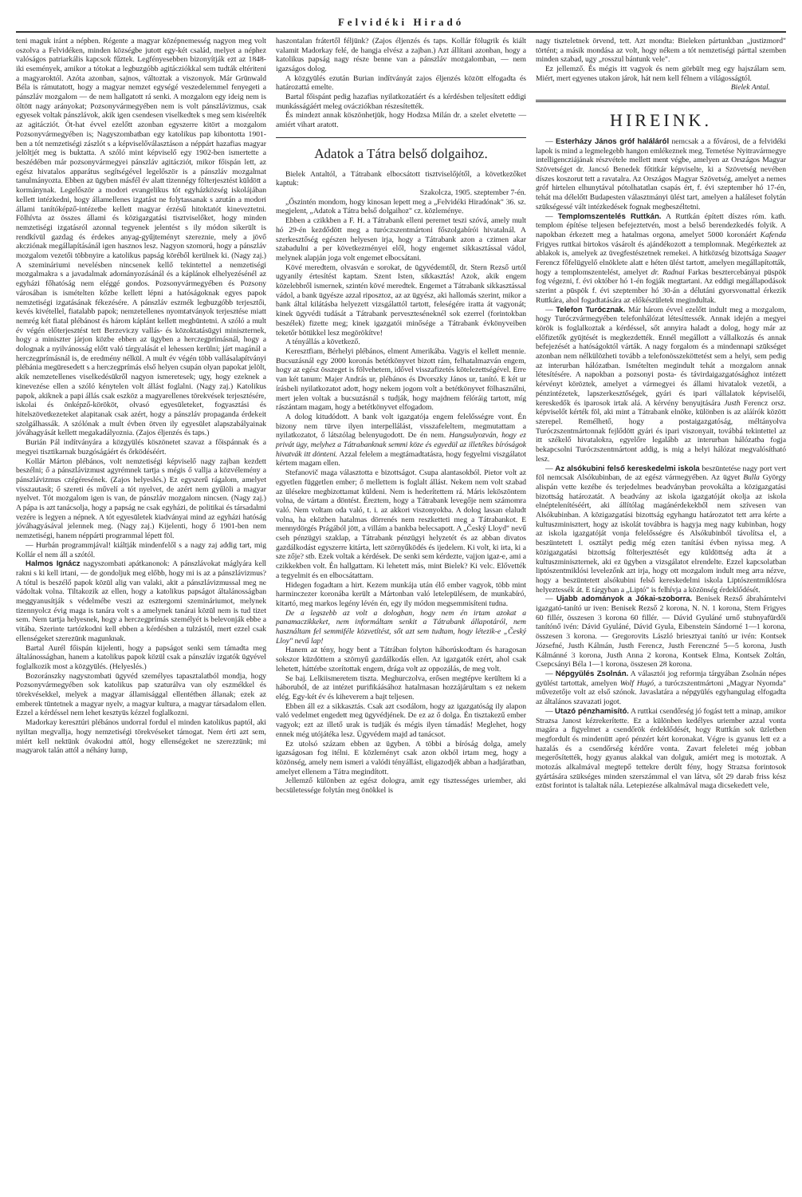Felvidéki Hiradó
teni maguk iránt a népben. Régente a magyar középnemesség nagyon meg volt oszolva a Felvidéken, minden községbe jutott egy-két család, melyet a néphez valóságos patriarkális kapcsok fűztek. Legfényesebben bizonyítják ezt az 1848-iki események, amikor a tótokat a legbuzgóbb agitácziókkal sem tudták eltériteni a magyaroktól. Azóta azonban, sajnos, változtak a viszonyok. Már Grünwald Béla is rámutatott, hogy a magyar nemzet egységé veszedelemmel fenyegeti a pánszláv mozgalom — de nem hallgatott rá senki. A mozgalom egy ideig nem is öltött nagy arányokat; Pozsonyvármegyében nem is volt pánszlávizmus, csak egyesek voltak pánszlávok, akik igen csendesen viselkedtek s meg sem kisérelték az agitácziót. Öt-hat évvel ezelőtt azonban egyszerre kitört a mozgalom Pozsonyvármegyében is; Nagyszombatban egy katolikus pap kibontotta 1901-ben a tót nemzetiségi zászlót s a képviselőválasztáson a néppárt hazafias magyar jelöltjét meg is buktatta. A szóló mint képviselő egy 1902-ben ismertette a beszédében már pozsonyvármegyei pánszláv agitácziót, mikor főispán lett, az egész hivatalos apparátus segítségével legelőször is a pánszláv mozgalmat tanulmányozta. Ebben az ügyben másfél év alatt tizennégy fölterjesztést küldött a kormánynak. Legelőször a modori evangelikus tót egyházközség iskolájában kellett intézkedni, hogy államellenes izgatást ne folytassanak s azután a modori állami tanítóképző-intézetbe kellett magyar érzésű hitoktatót kineveztetni. Fölhívta az összes állami és közigazgatási tisztviselőket, hogy minden nemzetiségi izgatásról azonnal tegyenek jelentést s ily módon sikerült is rendkívül gazdag és érdekes anyag-gyűjteményt szereznie, mely a jövő akcziónak megállapításánál igen hasznos lesz. Nagyon szomorú, hogy a pánszláv mozgalom vezetői többnyire a katolikus papság köréből kerülnek ki. (Nagy zaj.) A szemináriumi nevelésben nincsenek kellő tekintettel a nemzetiségi mozgalmakra s a javadalmak adományozásánál és a káplánok elhelyezésénél az egyházi főhatóság nem eléggé gondos. Pozsonyvármegyében és Pozsony városában is ismételten kőzbe kellett lépni a hatóságoknak egyes papok nemzetiségi izgatásának fékezésére. A pánszláv eszmék legbuzgóbb terjesztői, kevés kivétellel, fiatalabb papok; nemzetellenes nyomtatványok terjesztése miatt nemrég két fiatal plébánost és három káplánt kellett megbüntetni. A szóló a mult év végén előterjesztést tett Berzeviczy vallás- és közoktatásügyi miniszternek, hogy a miniszter járjon közbe ebben az ügyben a herczegprímásnál, hogy a dolognak a nyilvánosság előtt való tárgyalását el lehessen kerülni; járt magánál a herczegprímásnál is, de eredmény nélkül. A mult év végén több vallásalapítványi plébánia megüresedett s a herczegprímás első helyen csupán olyan papokat jelölt, akik nemzetellenes viselkedésükről nagyon ismeretesek; ugy, hogy ezeknek a kinevezése ellen a szóló kénytelen volt állást foglalni. (Nagy zaj.) Katolikus papok, akiknek a papi állás csak eszköz a magyarellenes törekvések terjesztésére, iskolai és önképző-körököt, olvasó egyesületeket, fogyasztási és hitelszövetkezeteket alapitanak csak azért, hogy a pánszláv propaganda érdekeit szolgálhassák. A szólónak a mult évben ötven ily egyesület alapszabályainak jóváhagyását kellett megakadályoznia. (Zajos éljenzés és taps.)
Burián Pál indítványára a közgyülés köszönetet szavaz a főispánnak és a megyei tisztikarnak buzgóságáért és őrködéséért.
Kollár Márton plébános, volt nemzetiségi képviselő nagy zajban kezdett beszélni; ő a pánszlávizmust agyrémnek tartja s mégis ő vallja a közvélemény a pánszlávizmus czégéresének. (Zajos helyeslés.) Ez egyszerű rágalom, amelyet visszautasít; ő szereti és művelí a tót nyelvet, de azért nem gyűlöli a magyar nyelvet. Tót mozgalom igen is van, de pánszláv mozgalom nincsen. (Nagy zaj.) A pápa is azt tanácsolja, hogy a papság ne csak egyházi, de politikai és társadalmi vezére is legyen a népnek. A tót egyesületek kiadványai mind az egyházi hatóság jóváhagyásával jelennek meg. (Nagy zaj.) Kijelenti, hogy ő 1901-ben nem nemzetiségi, hanem néppárti programmal lépett föl.
— Hurbán programmjával! kiáltják mindenfelől s a nagy zaj addig tart, mig Kollár el nem áll a szótól.
Halmos Ignácz nagyszombati apátkanonok: A pánszlávokat máglyára kell rakni s ki kell irtani, — de gondoljuk meg előbb, hogy mi is az a pánszlávizmus? A tótul is beszélő papok közül alig van valaki, akit a pánszlávizmussal meg ne vádoltak volna. Tiltakozik az ellen, hogy a katolikus papságot általánosságban meggyanusítják s védelmébe veszi az esztergomi szemináriumot, melynek tizennyolcz évig maga is tanára volt s a amelynek tanárai közül nem is tud tizet sem. Nem tartja helyesnek, hogy a herczegprímás személyét is belevonják ebbe a vitába. Szerinte tartózkodni kell ebben a kérdésben a tulzástól, mert ezzel csak ellenségeket szerezünk magunknak.
Bartal Aurél főispán kijelenti, hogy a papságot senki sem támadta meg általánosságban, hanem a katolikus papok közül csak a pánszláv izgatók ügyével foglalkozik most a közgyülés. (Helyeslés.)
Bozoránszky nagyszombati ügyvéd személyes tapasztalatból mondja, hogy Pozsonyvármegyében sok katolikus pap szaturálva van oly eszmékkel és törekvésekkel, melyek a magyar államisággal ellentétben állanak; ezek az emberek tüntetnek a magyar nyelv, a magyar kultura, a magyar társadalom ellen. Ezzel a kérdéssel nem lehet kesztyüs kézzel foglalkozni.
Madorkay keresztúri plébános undorral fordul el minden katolikus paptól, aki nyiltan megvallja, hogy nemzetiségi törekvéseket támogat. Nem érti azt sem, miért kell nektünk óvakodni attól, hogy ellenségeket ne szerezzünk; mi magyarok talán attól a néhány lump,
haszontalan frátertől féljünk? (Zajos éljenzés és taps. Kollár fölugrik és kiált valamit Madorkay felé, de hangja elvész a zajban.) Azt állítani azonban, hogy a katolikus papság nagy része benne van a pánszláv mozgalomban, — nem igazságos dolog.
A közgyülés ezután Burian indítványát zajos éljenzés között elfogadta és határozattá emelte.
Bartal főispánt pedig hazafias nyilatkozatáért és a kérdésben teljesített eddigi munkásságáért meleg ovácziókban részesítették.
És mindezt annak köszönhetjük, hogy Hodzsa Milán dr. a szelet elvetette — amiért vihart aratott.
Adatok a Tátra belső dolgaihoz.
Bielek Antaltól, a Tátrabank elbocsátott tisztviselőjétől, a következőket kaptuk:
Szakolcza, 1905. szeptember 7-én.
„Őszintén mondom, hogy kinosan lepett meg a „Felvidéki Hiradónak" 36. sz. megjelent, „Adatok a Tátra belső dolgaihoz" cz. közleménye.
Ebben a czikkben a F. H. a Tátrabank elleni peremet teszi szóvá, amely mult hó 29-én kezdődött meg a turóczszentmártoni főszolgabírói hivatalnál. A szerkesztőség egészen helyesen irja, hogy a Tátrabank azon a czimen akar szabadulni a per következményei elől, hogy engemet sikkasztással vádol, melynek alapján joga volt engemet elbocsátani.
Kövé meredtem, olvasván e sorokat, de ügyvédemtől, dr. Stern Rezső urtól ugyanily értesítést kaptam. Szent Isten, sikkasztás! Azok, akik engem közelebbről ismernek, szintén kövé meredtek. Engemet a Tátrabank sikkasztással vádol, a bank ügyésze azzal riposztoz, az az ügyész, aki hallomás szerint, mikor a bank által kilátásba helyezett vizsgálattól tartott, feleségére iratta át vagyonát; kinek ügyvédi tudását a Tátrabank perveszteséneknél sok ezerrel (forintokban beszélek) fizette meg; kinek igazgatói minősége a Tátrabank évkönyveiben teketőr bötükkel lesz megörökítve!
A tényállás a következő.
Keresztfiam, Bérhelyi plébános, elment Amerikába. Vagyis el kellett mennie. Bucsuzásnál egy 2000 koronás betétkönyvet bizott rám, felhatalmazván engem, hogy az egész összeget is fölvehetem, idővel visszafizetés kötelezettségével. Erre van két tanum: Majer András ur, plébános és Dvorszky János ur, tanító. E két ur írásbeli nyilatkozatot adott, hogy nekem jogom volt a betétkönyvet fölhasználni, mert jelen voltak a bucsuzásnál s tudják, hogy majdnem félóráig tartott, míg rászántam magam, hogy a betétkönyvet elfogadom.
A dolog kitudódott. A bank volt igazgatója engem felelősségre vont. Én bizony nem türve ilyen interpellálást, visszafeleltem, megmutattam a nyilatkozatot, ő látszólag belenyugodott. De én nem. Hangsulyozván, hogy ez privát ügy, melyhez a Tátrabanknak semmi köze és egyedül az illetékes bíróságok hivatvák itt dönteni. Azzal felelem a megtámadtatásra, hogy fegyelmi viszgálatot kértem magam ellen.
Stefanovič maga választotta e bizottságot. Csupa alantasokból. Pietor volt az egyetlen független ember; ő mellettem is foglalt állást. Nekem nem volt szabad az ülésekre megbizottamat küldeni. Nem is hederítettem rá. Máris leköszöntem volna, de vártam a döntést. Éreztem, hogy a Tátrabank levegője nem számomra való. Nem voltam oda való, t. i. az akkori viszonyokba. A dolog lassan elaludt volna, ha eközben hatalmas dörrenés nem reszketteti meg a Tátrabankot. E mennydörgés Prágából jött, a villám a bankba belecsapott. A „Český Lloyd" nevű cseh pénzügyi szaklap, a Tátrabank pénzügyi helyzetét és az abban divatos gazdálkodást egyszerre kitárta, lett szörnyűködés és ijedelem. Ki volt, ki irta, ki a sze zője? stb. Ezek voltak a kérdések. De senki sem kérdezte, vajjon igaz-e, ami a czikkekben volt. Én hallgattam. Ki lehetett más, mint Bielek? Ki velc. Elővették a tegyelmit és en elbocsátattam.
Hidegen fogadtam a hirt. Kezem munkája után élő ember vagyok, több mint harminczezer koronába került a Mártonban való letelepülésem, de munkabíró, kitartó, meg markos legény lévén én, egy ily módon megsemmisíteni tudna.
De a legszebb az volt a dologban, hogy nem én irtam azokat a panamaczikkeket, nem informáltam senkit a Tátrabank állapotáról, nem használtam fel semmiféle közvetítést, sőt azt sem tudtam, hogy létezik-e „Český Lloy" nevű lap!
Hanem az tény, hogy bent a Tátrában folyton háborúskodtam és haragosan sokszor küzdöttem a szörnyű gazdálkodás ellen. Az igazgatók ezért, ahol csak lehetett, háttérbe szorítottak engem, drága volt az oppozálás, de meg volt.
Se baj. Lelkiismeretem tiszta. Meghurczolva, erősen megtépve kerültem ki a háboruból, de az intézet purifikáásához hatalmasan hozzájárultam s ez nekem elég. Egy-két év és kiheverem a bajt teljesen.
Ebben áll ez a sikkasztás. Csak azt csodálom, hogy az igazgatóság ily alapon való vedelmet engedett meg ügyvédjének. De ez az ő dolga. Én tisztakezű ember vagyok; ezt az illető urak is tudják és mégis ilyen támadás! Meglehet, hogy ennek még utójátéka lesz. Ügyvédem majd ad tanácsot.
Ez utolsó százam ebben az ügyben. A többi a bíróság dolga, amely igazságosan fog itélni. E közleményt csak azon okból irtam meg, hogy a közönség, amely nem ismeri a valódi tényállást, eligazodjék abban a hadjáratban, amelyet ellenem a Tátra megindított.
Jellemző különben az egész dologra, amit egy tisztességes uriember, aki becsületessége folytán meg önökkel is
nagy tiszteletnek örvend, tett. Azt mondta: Bieleken pártunkban „justizmord" történt; a másik mondása az volt, hogy nékem a tót nemzetiségi párttal szemben minden szabad, ugy „rosszul bántunk vele".
Ez jellemző. És mégis itt vagyok és nem görbült meg egy hajszálam sem. Miért, mert egyenes utakon járok, hát nem kell félnem a világosságtól.
Bielek Antal.
HIREINK.
— Esterházy János gróf haláláról nemcsak a a fővárosi, de a felvidéki lapok is mind a legmelegebb hangon emlékeznek meg. Temetése Nyitravármegye intelligencziájának részvétele mellett ment végbe, amelyen az Országos Magyar Szövetséget dr. Jancsó Benedek főtitkár képviselte, ki a Szövetség nevében díszes koszorut tett a ravatalra. Az Országos Magyar Szövetség, amelyet a nemes gróf hirtelen elhunytával pótolhatatlan csapás ért, f. évi szeptember hó 17-én, tehát ma délelőtt Budapesten választmányi ülést tart, amelyen a haláleset folytán szükségessé vált intézkedések fognak megbeszéltetni.
— Templomszentelés Ruttkán. A Ruttkán épített díszes róm. kath. templom építése teljesen befejeztetvén, most a belső berendezkedés folyik. A napokban érkezett meg a hatalmas orgona, amelyet 5000 koronáért Kafenda Frigyes ruttkai birtokos vásárolt és ajándékozott a templomnak. Megérkeztek az ablakok is, amelyek az üvegfestészetnek remekei. A hitközség bizottsága Saager Ferencz főfelügyelő elnöklete alatt e héten ülést tartott, amelyen megállapították, hogy a templomszentelést, amelyet dr. Radnai Farkas besztercebányai püspök fog végezni, f. évi október hó 1-én fogják megtartani. Az eddigi megállapodások szerint a püspök f. évi szeptember hó 30-án a délutáni gyorsvonattal érkezik Ruttkára, ahol fogadtatására az előkészületek megindultak.
— Telefon Turócznak. Már három évvel ezelőtt indult meg a mozgalom, hogy Turóczvármegyében telefonhálózat létesíttessék. Annak idején a megyei körök is foglalkoztak a kérdéssel, sőt annyira haladt a dolog, hogy már az előfizetők gyüjtését is megkezdették. Ennél megállott a vállalkozás és annak befejezését a hatóságoktól várták. A nagy forgalom és a mindennapi szükséget azonban nem nélkülözheti tovább a telefonösszeköttetést sem a helyi, sem pedig az interurban hálózatban. Ismételten megindult tehát a mozgalom annak létesítésére. A napokban a pozsonyi posta- és távirdaigazgatósághoz intézett kérvényt köröztek, amelyet a vármegyei és állami hivatalok vezetői, a pénzintézetek, lapszerkesztőségek, gyári és ipari vállalatok képviselői, kereskedők és iparosok irtak alá. A kérvény benyujtására Justh Ferencz orsz. képviselőt kérték föl, aki mint a Tátrabank elnöke, különben is az aláírók között szerepel. Remélhető, hogy a postaigazgatóság, méltányolva Turóczszentmártonnak fejlődött gyári és ipari viszonyait, továbbá tekintettel az itt székelő hivatalokra, egyelőre legalább az interurban hálózatba fogja bekapcsolni Turóczszentmártont addig, is mig a helyi hálózat megvalósítható lesz.
— Az alsókubini felső kereskedelmi iskola beszüntetése nagy port vert föl nemcsak Alsókubinban, de az egész vármegyében. Az ügyet Bulla György alispán vette kezébe és terjedelmes beadványban provokálta a közigazgatási bizottság határozatát. A beadvány az iskola igazgatóját okolja az iskola elnéptelenítéséért, aki állítólag magánérdekekből nem szívesen van Alsókubinban. A közigazgatási bizottság egyhangu határozatot tett arra kérte a kultuszminisztert, hogy az iskolát továbbra is hagyja meg nagy kubinban, hogy az iskola igazgatóját vonja felelősségre és Alsókubinból távolítsa el, a beszüntetett I. osztályt pedig még ezen tanítási évben nyissa meg. A közigazgatási bizottság fölterjesztését egy küldöttség adta át a kultuszminiszternek, aki ez ügyben a vizsgálatot elrendelte. Ezzel kapcsolatban liptószentmiklósi levelezőnk azt irja, hogy ott mozgalom indult meg arra nézve, hogy a beszüntetett alsókubini felső kereskedelmi iskola Liptószentmiklósra helyeztessék át. E tárgyban a „Liptó" is felhívja a közönség érdeklődését.
— Ujabb adományok a Jókai-szoborra. Benisek Rezső ábrahámtelvi igazgató-tanító ur iven: Benisek Rezső 2 korona, N. N. 1 korona, Stern Frigyes 60 fillér, összesen 3 korona 60 fillér. — Dávid Gyuláné urnő stubnyafürdői tanítónő ivén: Dávid Gyuláné, Dávid Gyula, Eibenstein Sándorné 1—1 korona, összesen 3 korona. — Gregorovits László briesztyai tanító ur ivén: Kontsek Józsefné, Justh Kálmán, Justh Ferencz, Justh Ferenczné 5—5 korona, Justh Kálmánné 3 korona, Justh Anna 2 korona, Kontsek Elma, Kontsek Zoltán, Csepcsányi Béla 1—1 korona, összesen 28 korona.
— Népgyülés Zsolnán. A választói jog reformja tárgyában Zsolnán népes gyülést tartottak, amelyen Wolf Hugó, a turóczszentmártoni „Magyar Nyomda" művezetője volt az első szónok. Javaslatára a népgyülés egyhangulag elfogadta az általános szavazati jogot.
— Utazó pénzhamisító. A ruttkai csendőrség jó fogást tett a minap, amikor Strazsa Janost kézrekerítette. Ez a különben kedélyes uriember azzal vonta magára a figyelmet a csendőrök érdeklődését, hogy Ruttkán sok üzletben megfordult és mindenütt apró pénzért kért koronakat. Végre is gyanus lett ez a hazalás és a csendőrség kérdőre vonta. Zavart feleletei még jobban megerősítették, hogy gyanus alakkal van dolguk, amiért meg is motoztak. A motozás alkalmával megtepő tettekre derült fény, hogy Strazsa forintosok gyártására szükséges minden szerszámmal el van látva, sőt 29 darab friss kész ezüst forintot is talaltak nála. Letepiezése alkalmával maga dicsekedett vele,